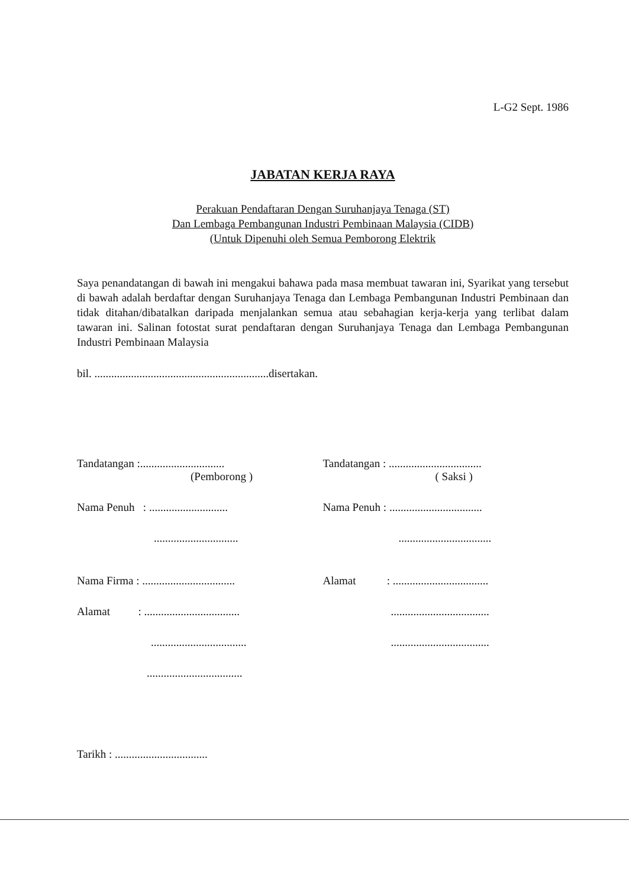L-G2 Sept. 1986
JABATAN KERJA RAYA
Perakuan Pendaftaran Dengan Suruhanjaya Tenaga (ST)
Dan Lembaga Pembangunan Industri Pembinaan Malaysia (CIDB)
(Untuk Dipenuhi oleh Semua Pemborong Elektrik
Saya penandatangan di bawah ini mengakui bahawa pada masa membuat tawaran ini, Syarikat yang tersebut di bawah adalah berdaftar dengan Suruhanjaya Tenaga dan Lembaga Pembangunan Industri Pembinaan dan tidak ditahan/dibatalkan daripada menjalankan semua atau sebahagian kerja-kerja yang terlibat dalam tawaran ini. Salinan fotostat surat pendaftaran dengan Suruhanjaya Tenaga dan Lembaga Pembangunan Industri Pembinaan Malaysia
bil. ..............................................................disertakan.
Tandatangan :..............................
(Pemborong )
Nama Penuh : ............................
..............................
Nama Firma : .................................
Alamat : ..................................
..................................
..................................
Tandatangan : .................................
( Saksi )
Nama Penuh : .................................
.................................
Alamat : ..................................
...................................
...................................
Tarikh : .................................